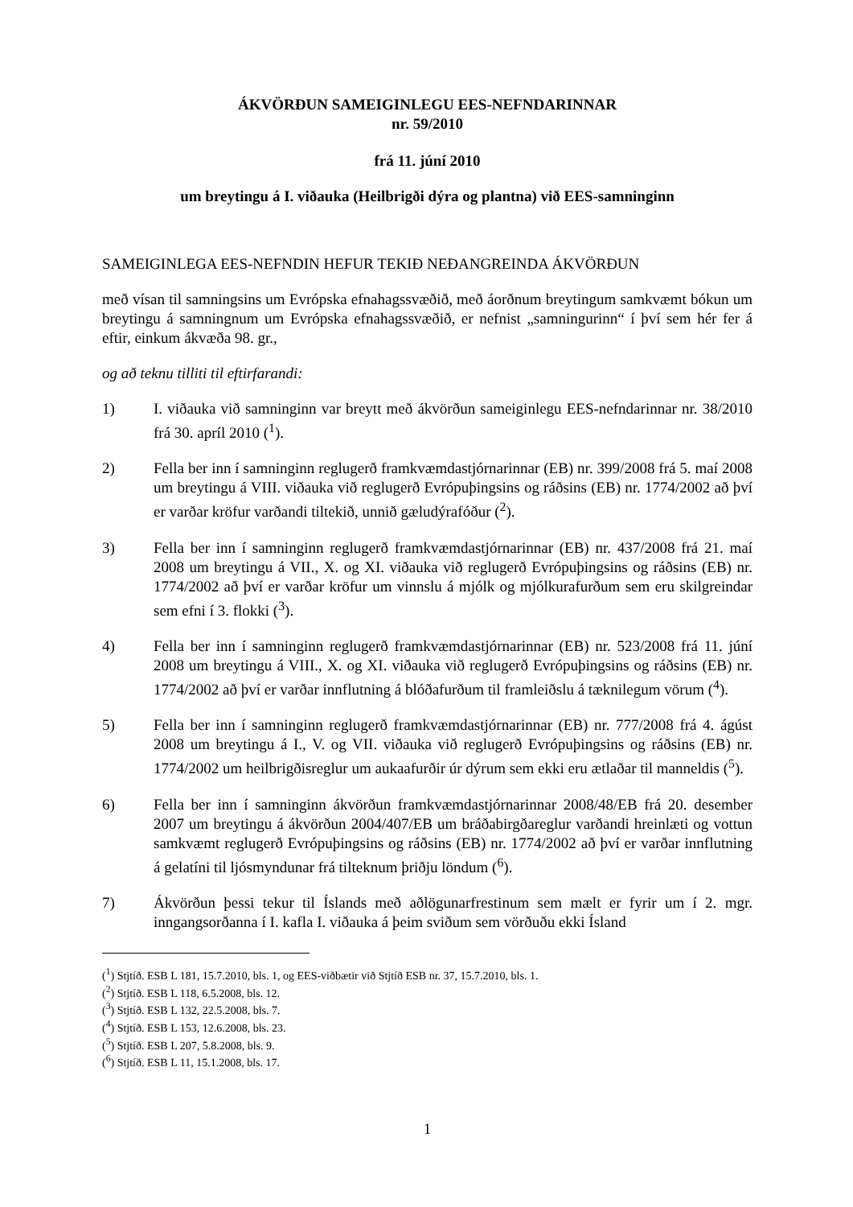ÁKVÖRÐUN SAMEIGINLEGU EES-NEFNDARINNAR
nr. 59/2010
frá 11. júní 2010
um breytingu á I. viðauka (Heilbrigði dýra og plantna) við EES-samninginn
SAMEIGINLEGA EES-NEFNDIN HEFUR TEKIÐ NEÐANGREINDA ÁKVÖRÐUN
með vísan til samningsins um Evrópska efnahagssvæðið, með áorðnum breytingum samkvæmt bókun um breytingu á samningnum um Evrópska efnahagssvæðið, er nefnist „samningurinn“ í því sem hér fer á eftir, einkum ákvæða 98. gr.,
og að teknu tilliti til eftirfarandi:
1) I. viðauka við samninginn var breytt með ákvörðun sameiginlegu EES-nefndarinnar nr. 38/2010 frá 30. apríl 2010 (<sup>1</sup>).
2) Fella ber inn í samninginn reglugerð framkvæmdastjórnarinnar (EB) nr. 399/2008 frá 5. maí 2008 um breytingu á VIII. viðauka við reglugerð Evrópuþingsins og ráðsins (EB) nr. 1774/2002 að því er varðar kröfur varðandi tiltekið, unnið gæludýrafóður (<sup>2</sup>).
3) Fella ber inn í samninginn reglugerð framkvæmdastjórnarinnar (EB) nr. 437/2008 frá 21. maí 2008 um breytingu á VII., X. og XI. viðauka við reglugerð Evrópuþingsins og ráðsins (EB) nr. 1774/2002 að því er varðar kröfur um vinnslu á mjólk og mjólkurafurðum sem eru skilgreindar sem efni í 3. flokki (<sup>3</sup>).
4) Fella ber inn í samninginn reglugerð framkvæmdastjórnarinnar (EB) nr. 523/2008 frá 11. júní 2008 um breytingu á VIII., X. og XI. viðauka við reglugerð Evrópuþingsins og ráðsins (EB) nr. 1774/2002 að því er varðar innflutning á blóðafurðum til framleiðslu á tæknilegum vörum (<sup>4</sup>).
5) Fella ber inn í samninginn reglugerð framkvæmdastjórnarinnar (EB) nr. 777/2008 frá 4. ágúst 2008 um breytingu á I., V. og VII. viðauka við reglugerð Evrópuþingsins og ráðsins (EB) nr. 1774/2002 um heilbrigðisreglur um aukaafurðir úr dýrum sem ekki eru ætlaðar til manneldis (<sup>5</sup>).
6) Fella ber inn í samninginn ákvörðun framkvæmdastjórnarinnar 2008/48/EB frá 20. desember 2007 um breytingu á ákvörðun 2004/407/EB um bráðabirgðareglur varðandi hreinlæti og vottun samkvæmt reglugerð Evrópuþingsins og ráðsins (EB) nr. 1774/2002 að því er varðar innflutning á gelatíni til ljósmyndunar frá tilteknum þriðju löndum (<sup>6</sup>).
7) Ákvörðun þessi tekur til Íslands með aðlögunarfrestinum sem mælt er fyrir um í 2. mgr. inngangsorðanna í I. kafla I. viðauka á þeim sviðum sem vörðuðu ekki Ísland
(<sup>1</sup>) Stjtíð. ESB L 181, 15.7.2010, bls. 1, og EES-viðbætir við Stjtíð ESB nr. 37, 15.7.2010, bls. 1.
(<sup>2</sup>) Stjtíð. ESB L 118, 6.5.2008, bls. 12.
(<sup>3</sup>) Stjtíð. ESB L 132, 22.5.2008, bls. 7.
(<sup>4</sup>) Stjtíð. ESB L 153, 12.6.2008, bls. 23.
(<sup>5</sup>) Stjtíð. ESB L 207, 5.8.2008, bls. 9.
(<sup>6</sup>) Stjtíð. ESB L 11, 15.1.2008, bls. 17.
1